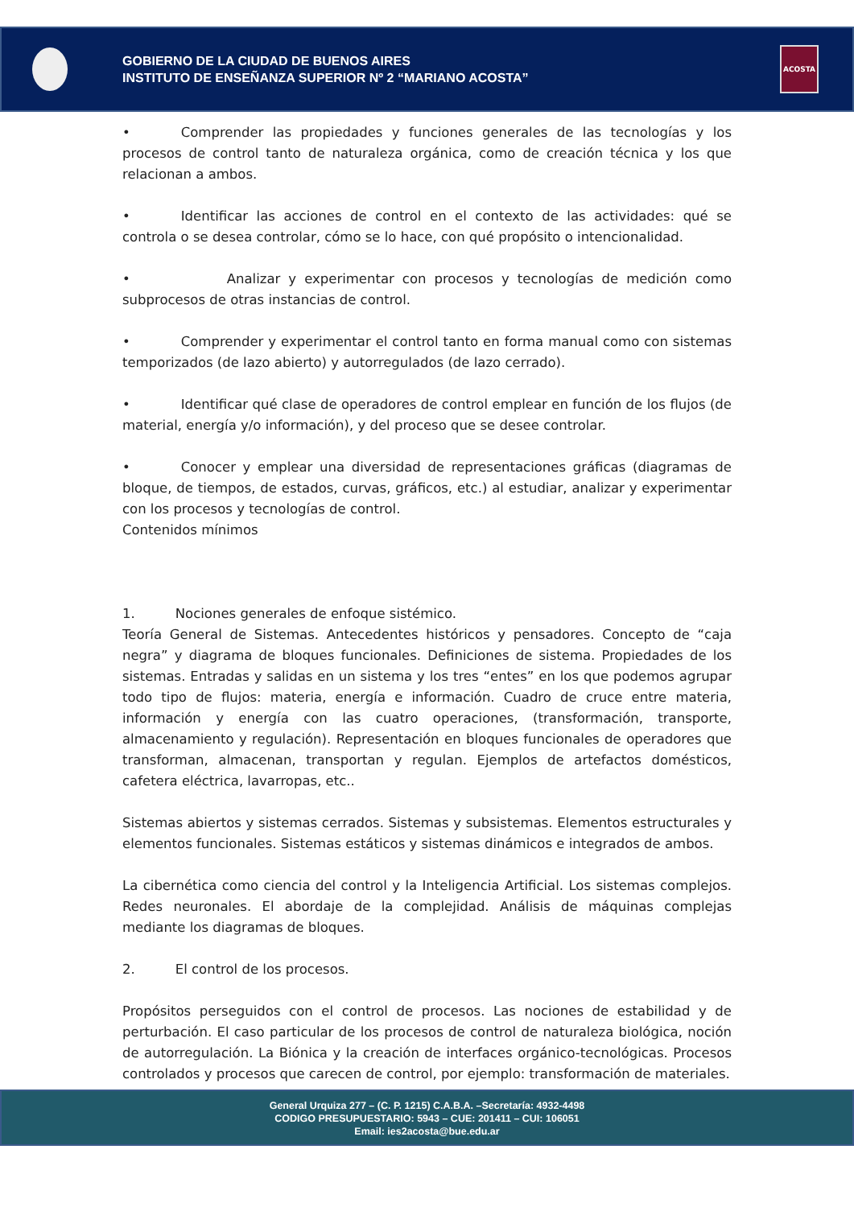GOBIERNO DE LA CIUDAD DE BUENOS AIRES
INSTITUTO DE ENSEÑANZA SUPERIOR Nº 2 “MARIANO ACOSTA”
ACOSTA
• Comprender las propiedades y funciones generales de las tecnologías y los procesos de control tanto de naturaleza orgánica, como de creación técnica y los que relacionan a ambos.
• Identificar las acciones de control en el contexto de las actividades: qué se controla o se desea controlar, cómo se lo hace, con qué propósito o intencionalidad.
• Analizar y experimentar con procesos y tecnologías de medición como subprocesos de otras instancias de control.
• Comprender y experimentar el control tanto en forma manual como con sistemas temporizados (de lazo abierto) y autorregulados (de lazo cerrado).
• Identificar qué clase de operadores de control emplear en función de los flujos (de material, energía y/o información), y del proceso que se desee controlar.
• Conocer y emplear una diversidad de representaciones gráficas (diagramas de bloque, de tiempos, de estados, curvas, gráficos, etc.) al estudiar, analizar y experimentar con los procesos y tecnologías de control.
Contenidos mínimos
1. Nociones generales de enfoque sistémico.
Teoría General de Sistemas. Antecedentes históricos y pensadores. Concepto de “caja negra” y diagrama de bloques funcionales. Definiciones de sistema. Propiedades de los sistemas. Entradas y salidas en un sistema y los tres “entes” en los que podemos agrupar todo tipo de flujos: materia, energía e información. Cuadro de cruce entre materia, información y energía con las cuatro operaciones, (transformación, transporte, almacenamiento y regulación). Representación en bloques funcionales de operadores que transforman, almacenan, transportan y regulan. Ejemplos de artefactos domésticos, cafetera eléctrica, lavarropas, etc..
Sistemas abiertos y sistemas cerrados. Sistemas y subsistemas. Elementos estructurales y elementos funcionales. Sistemas estáticos y sistemas dinámicos e integrados de ambos.
La cibernética como ciencia del control y la Inteligencia Artificial. Los sistemas complejos. Redes neuronales. El abordaje de la complejidad. Análisis de máquinas complejas mediante los diagramas de bloques.
2. El control de los procesos.
Propósitos perseguidos con el control de procesos. Las nociones de estabilidad y de perturbación. El caso particular de los procesos de control de naturaleza biológica, noción de autorregulación. La Biónica y la creación de interfaces orgánico-tecnológicas. Procesos controlados y procesos que carecen de control, por ejemplo: transformación de materiales.
General Urquiza 277 – (C. P. 1215) C.A.B.A. –Secretaría: 4932-4498
CODIGO PRESUPUESTARIO: 5943 – CUE: 201411 – CUI: 106051
Email: ies2acosta@bue.edu.ar